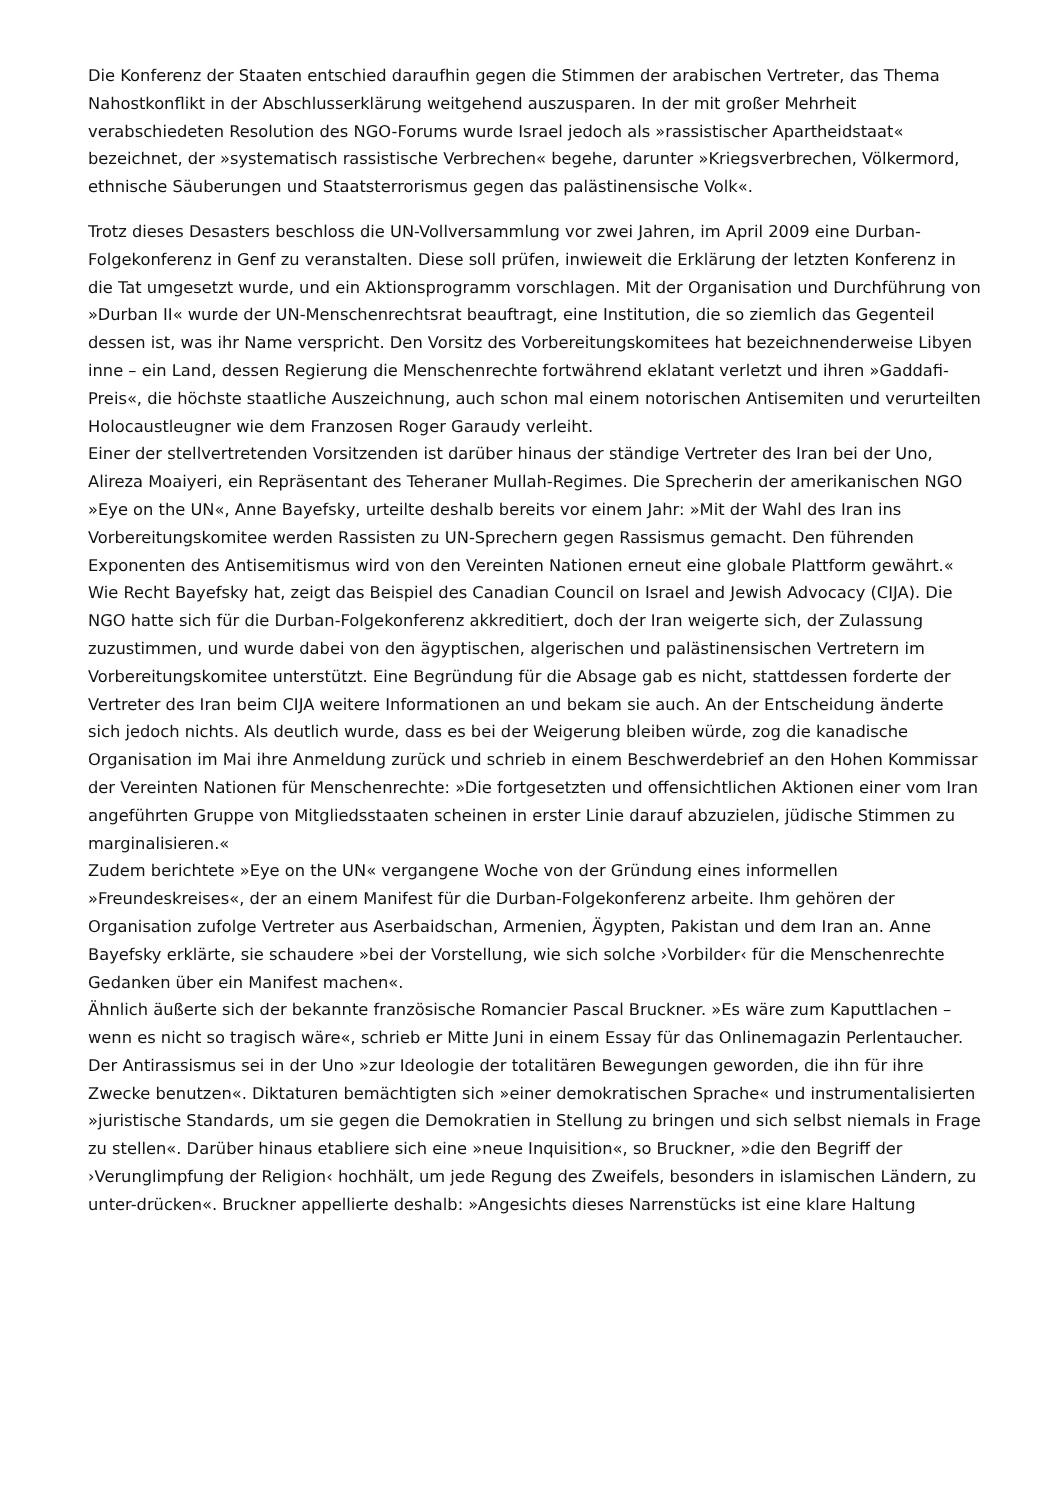Die Konferenz der Staaten entschied daraufhin gegen die Stimmen der arabischen Vertreter, das Thema Nahostkonflikt in der Abschlusserklärung weitgehend auszusparen. In der mit großer Mehrheit verabschiedeten Resolution des NGO-Forums wurde Israel jedoch als »rassistischer Apartheidstaat« bezeichnet, der »systematisch rassistische Verbrechen« begehe, darunter »Kriegsverbrechen, Völkermord, ethnische Säuberungen und Staatsterrorismus gegen das palästinensische Volk«.
Trotz dieses Desasters beschloss die UN-Vollversammlung vor zwei Jahren, im April 2009 eine Durban-Folgekonferenz in Genf zu veranstalten. Diese soll prüfen, inwieweit die Erklärung der letzten Konferenz in die Tat umgesetzt wurde, und ein Aktionsprogramm vorschlagen. Mit der Organisation und Durchführung von »Durban II« wurde der UN-Menschenrechtsrat beauftragt, eine Institution, die so ziemlich das Gegenteil dessen ist, was ihr Name verspricht. Den Vorsitz des Vorbereitungskomitees hat bezeichnenderweise Libyen inne – ein Land, dessen Regierung die Menschenrechte fortwährend eklatant verletzt und ihren »Gaddafi-Preis«, die höchste staatliche Auszeichnung, auch schon mal einem notorischen Antisemiten und verurteilten Holocaustleugner wie dem Franzosen Roger Garaudy verleiht.
Einer der stellvertretenden Vorsitzenden ist darüber hinaus der ständige Vertreter des Iran bei der Uno, Alireza Moaiyeri, ein Repräsentant des Teheraner Mullah-Regimes. Die Sprecherin der amerikanischen NGO »Eye on the UN«, Anne Bayefsky, urteilte deshalb bereits vor einem Jahr: »Mit der Wahl des Iran ins Vorbereitungskomitee werden Rassisten zu UN-Sprechern gegen Rassismus gemacht. Den führenden Exponenten des Antisemitismus wird von den Vereinten Nationen erneut eine globale Plattform gewährt.«
Wie Recht Bayefsky hat, zeigt das Beispiel des Canadian Council on Israel and Jewish Advocacy (CIJA). Die NGO hatte sich für die Durban-Folgekonferenz akkreditiert, doch der Iran weigerte sich, der Zulassung zuzustimmen, und wurde dabei von den ägyptischen, algerischen und palästinensischen Vertretern im Vorbereitungskomitee unterstützt. Eine Begründung für die Absage gab es nicht, stattdessen forderte der Vertreter des Iran beim CIJA weitere Informationen an und bekam sie auch. An der Entscheidung änderte sich jedoch nichts. Als deutlich wurde, dass es bei der Weigerung bleiben würde, zog die kanadische Organisation im Mai ihre Anmeldung zurück und schrieb in einem Beschwerdebrief an den Hohen Kommissar der Vereinten Nationen für Menschenrechte: »Die fortgesetzten und offensichtlichen Aktionen einer vom Iran angeführten Gruppe von Mitgliedsstaaten scheinen in erster Linie darauf abzuzielen, jüdische Stimmen zu marginalisieren.«
Zudem berichtete »Eye on the UN« vergangene Woche von der Gründung eines informellen »Freundeskreises«, der an einem Manifest für die Durban-Folgekonferenz arbeite. Ihm gehören der Organisation zufolge Vertreter aus Aserbaidschan, Armenien, Ägypten, Pakistan und dem Iran an. Anne Bayefsky erklärte, sie schaudere »bei der Vorstellung, wie sich solche ›Vorbilder‹ für die Menschenrechte Gedanken über ein Manifest machen«.
Ähnlich äußerte sich der bekannte französische Romancier Pascal Bruckner. »Es wäre zum Kaputtlachen – wenn es nicht so tragisch wäre«, schrieb er Mitte Juni in einem Essay für das Onlinemagazin Perlentaucher. Der Antirassismus sei in der Uno »zur Ideologie der totalitären Bewegungen geworden, die ihn für ihre Zwecke benutzen«. Diktaturen bemächtigten sich »einer demokratischen Sprache« und instrumentalisierten »juristische Standards, um sie gegen die Demokratien in Stellung zu bringen und sich selbst niemals in Frage zu stellen«. Darüber hinaus etabliere sich eine »neue Inquisition«, so Bruckner, »die den Begriff der ›Verunglimpfung der Religion‹ hochhält, um jede Regung des Zweifels, besonders in islamischen Ländern, zu unter-drücken«. Bruckner appellierte deshalb: »Angesichts dieses Narrenstücks ist eine klare Haltung